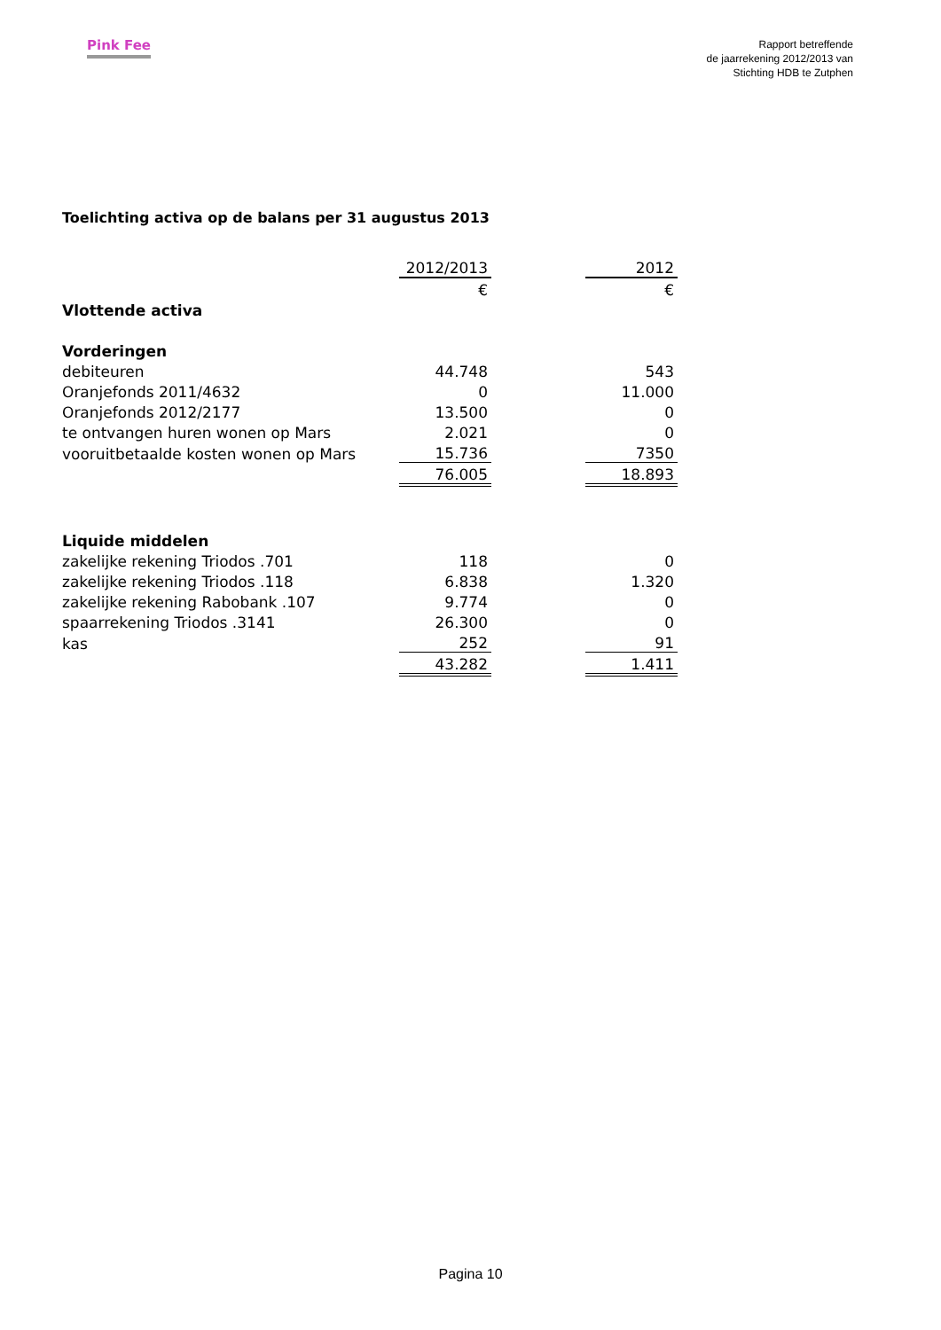Pink Fee
Rapport betreffende
de jaarrekening 2012/2013 van
Stichting HDB te Zutphen
Toelichting activa op de balans per 31 augustus 2013
| | 2012/2013 | | 2012 |
| | € | | € |
| Vlottende activa | | | |
| Vorderingen | | | |
| debiteuren | 44.748 | | 543 |
| Oranjefonds 2011/4632 | 0 | | 11.000 |
| Oranjefonds 2012/2177 | 13.500 | | 0 |
| te ontvangen huren wonen op Mars | 2.021 | | 0 |
| vooruitbetaalde kosten wonen op Mars | 15.736 | | 7350 |
| | 76.005 | | 18.893 |
| Liquide middelen | | | |
| zakelijke rekening Triodos .701 | 118 | | 0 |
| zakelijke rekening Triodos .118 | 6.838 | | 1.320 |
| zakelijke rekening Rabobank .107 | 9.774 | | 0 |
| spaarrekening Triodos .3141 | 26.300 | | 0 |
| kas | 252 | | 91 |
| | 43.282 | | 1.411 |
Pagina 10